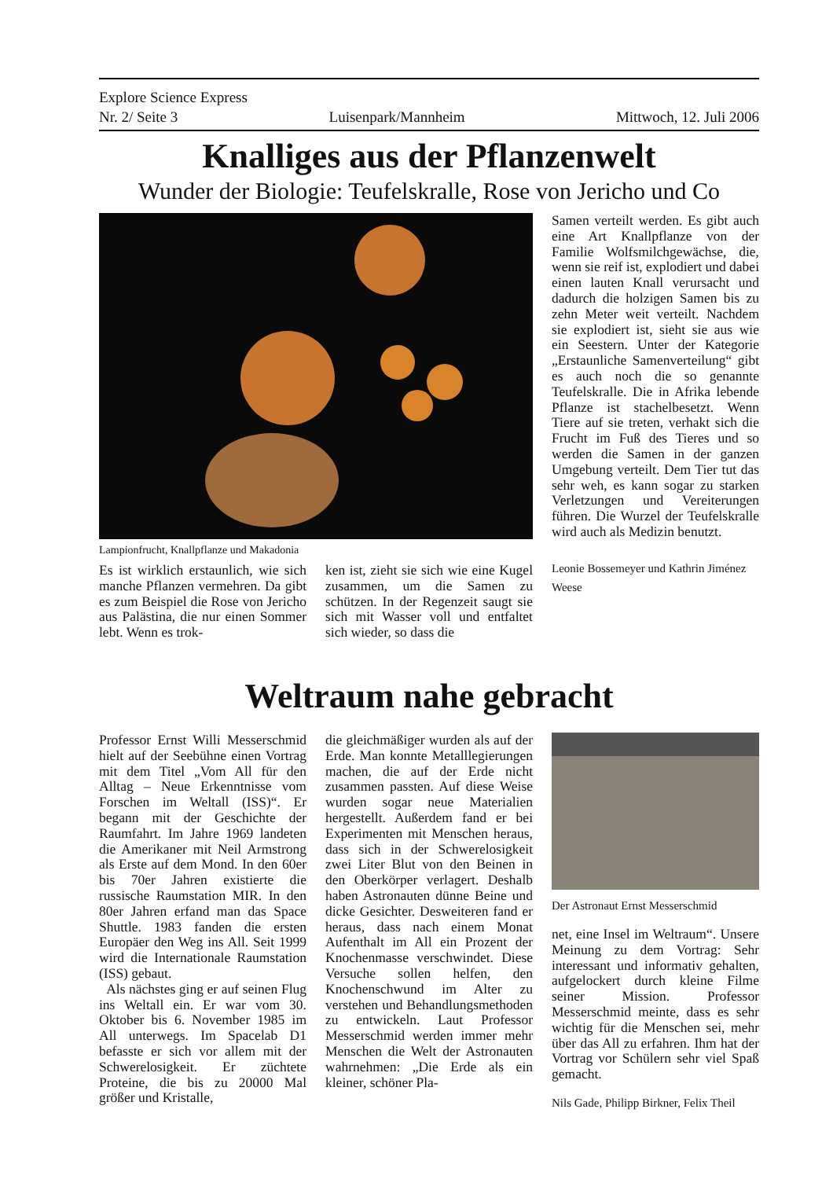Explore Science Express
Nr. 2/ Seite 3 Luisenpark/Mannheim Mittwoch, 12. Juli 2006
Knalliges aus der Pflanzenwelt
Wunder der Biologie: Teufelskralle, Rose von Jericho und Co
Lampionfrucht, Knallpflanze und Makadonia
Es ist wirklich erstaunlich, wie sich manche Pflanzen vermehren. Da gibt es zum Beispiel die Rose von Jericho aus Palästina, die nur einen Sommer lebt. Wenn es trok-
ken ist, zieht sie sich wie eine Kugel zusammen, um die Samen zu schützen. In der Regenzeit saugt sie sich mit Wasser voll und entfaltet sich wieder, so dass die
Samen verteilt werden. Es gibt auch eine Art Knallpflanze von der Familie Wolfsmilchgewächse, die, wenn sie reif ist, explodiert und dabei einen lauten Knall verursacht und dadurch die holzigen Samen bis zu zehn Meter weit verteilt. Nachdem sie explodiert ist, sieht sie aus wie ein Seestern. Unter der Kategorie „Erstaunliche Samenverteilung“ gibt es auch noch die so genannte Teufelskralle. Die in Afrika lebende Pflanze ist stachelbesetzt. Wenn Tiere auf sie treten, verhakt sich die Frucht im Fuß des Tieres und so werden die Samen in der ganzen Umgebung verteilt. Dem Tier tut das sehr weh, es kann sogar zu starken Verletzungen und Vereiterungen führen. Die Wurzel der Teufelskralle wird auch als Medizin benutzt.
Leonie Bossemeyer und Kathrin Jiménez Weese
Weltraum nahe gebracht
Professor Ernst Willi Messerschmid hielt auf der Seebühne einen Vortrag mit dem Titel „Vom All für den Alltag – Neue Erkenntnisse vom Forschen im Weltall (ISS)“. Er begann mit der Geschichte der Raumfahrt. Im Jahre 1969 landeten die Amerikaner mit Neil Armstrong als Erste auf dem Mond. In den 60er bis 70er Jahren existierte die russische Raumstation MIR. In den 80er Jahren erfand man das Space Shuttle. 1983 fanden die ersten Europäer den Weg ins All. Seit 1999 wird die Internationale Raumstation (ISS) gebaut.
Als nächstes ging er auf seinen Flug ins Weltall ein. Er war vom 30. Oktober bis 6. November 1985 im All unterwegs. Im Spacelab D1 befasste er sich vor allem mit der Schwerelosigkeit. Er züchtete Proteine, die bis zu 20000 Mal größer und Kristalle,
die gleichmäßiger wurden als auf der Erde. Man konnte Metalllegierungen machen, die auf der Erde nicht zusammen passten. Auf diese Weise wurden sogar neue Materialien hergestellt. Außerdem fand er bei Experimenten mit Menschen heraus, dass sich in der Schwerelosigkeit zwei Liter Blut von den Beinen in den Oberkörper verlagert. Deshalb haben Astronauten dünne Beine und dicke Gesichter. Desweiteren fand er heraus, dass nach einem Monat Aufenthalt im All ein Prozent der Knochenmasse verschwindet. Diese Versuche sollen helfen, den Knochenschwund im Alter zu verstehen und Behandlungsmethoden zu entwickeln. Laut Professor Messerschmid werden immer mehr Menschen die Welt der Astronauten wahrnehmen: „Die Erde als ein kleiner, schöner Pla-
Der Astronaut Ernst Messerschmid
net, eine Insel im Weltraum“. Unsere Meinung zu dem Vortrag: Sehr interessant und informativ gehalten, aufgelockert durch kleine Filme seiner Mission. Professor Messerschmid meinte, dass es sehr wichtig für die Menschen sei, mehr über das All zu erfahren. Ihm hat der Vortrag vor Schülern sehr viel Spaß gemacht.
Nils Gade, Philipp Birkner, Felix Theil